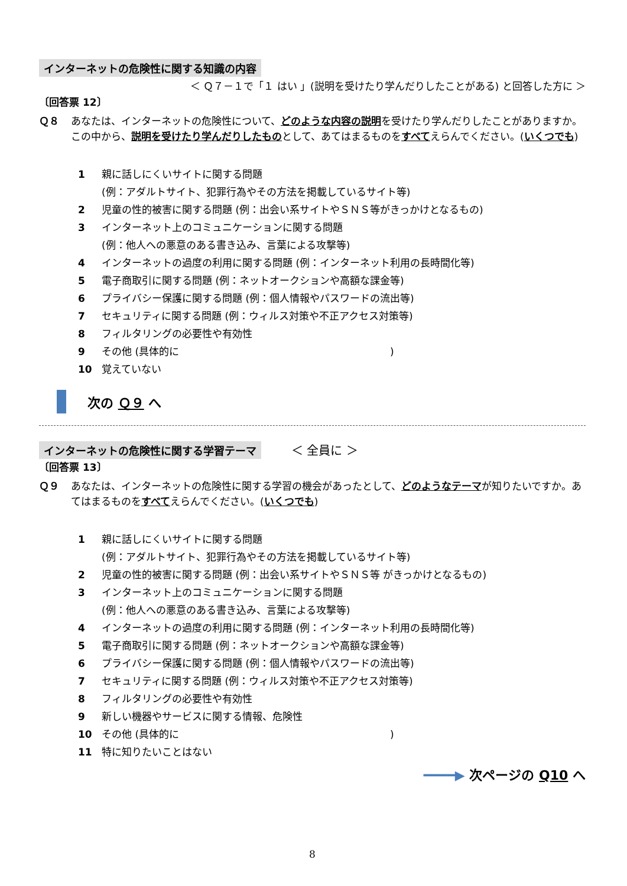インターネットの危険性に関する知識の内容
＜ Ｑ７－１で「１ はい 」(説明を受けたり学んだりしたことがある) と回答した方に ＞
〔回答票 12〕
Ｑ８ あなたは、インターネットの危険性について、どのような内容の説明を受けたり学んだりしたことがありますか。この中から、説明を受けたり学んだりしたものとして、あてはまるものをすべてえらんでください。(いくつでも)
1 親に話しにくいサイトに関する問題
(例：アダルトサイト、犯罪行為やその方法を掲載しているサイト等)
2 児童の性的被害に関する問題 (例：出会い系サイトやＳＮＳ等がきっかけとなるもの)
3 インターネット上のコミュニケーションに関する問題
(例：他人への悪意のある書き込み、言葉による攻撃等)
4 インターネットの過度の利用に関する問題 (例：インターネット利用の長時間化等)
5 電子商取引に関する問題 (例：ネットオークションや高額な課金等)
6 プライバシー保護に関する問題 (例：個人情報やパスワードの流出等)
7 セキュリティに関する問題 (例：ウィルス対策や不正アクセス対策等)
8 フィルタリングの必要性や有効性
9 その他 (具体的に　　　　　　　　　　　　　　　　　　　　　)
10 覚えていない
次の Ｑ９ へ
インターネットの危険性に関する学習テーマ　　　＜ 全員に ＞
〔回答票 13〕
Ｑ９ あなたは、インターネットの危険性に関する学習の機会があったとして、どのようなテーマが知りたいですか。あてはまるものをすべてえらんでください。(いくつでも)
1 親に話しにくいサイトに関する問題
(例：アダルトサイト、犯罪行為やその方法を掲載しているサイト等)
2 児童の性的被害に関する問題 (例：出会い系サイトやＳＮＳ等 がきっかけとなるもの)
3 インターネット上のコミュニケーションに関する問題
(例：他人への悪意のある書き込み、言葉による攻撃等)
4 インターネットの過度の利用に関する問題 (例：インターネット利用の長時間化等)
5 電子商取引に関する問題 (例：ネットオークションや高額な課金等)
6 プライバシー保護に関する問題 (例：個人情報やパスワードの流出等)
7 セキュリティに関する問題 (例：ウィルス対策や不正アクセス対策等)
8 フィルタリングの必要性や有効性
9 新しい機器やサービスに関する情報、危険性
10 その他 (具体的に　　　　　　　　　　　　　　　　　　　　　)
11 特に知りたいことはない
━━━━▶ 次ページの Q10 へ
8